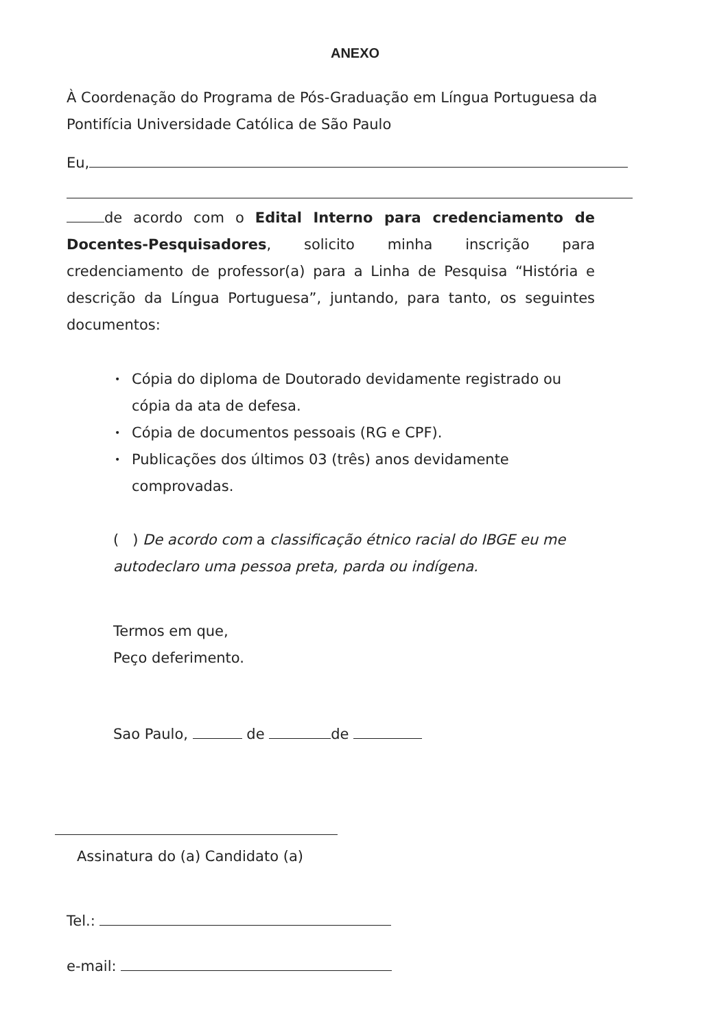ANEXO
À Coordenação do Programa de Pós-Graduação em Língua Portuguesa da Pontifícia Universidade Católica de São Paulo
Eu,
de acordo com o Edital Interno para credenciamento de Docentes-Pesquisadores, solicito minha inscrição para credenciamento de professor(a) para a Linha de Pesquisa “História e descrição da Língua Portuguesa”, juntando, para tanto, os seguintes documentos:
• Cópia do diploma de Doutorado devidamente registrado ou cópia da ata de defesa.
• Cópia de documentos pessoais (RG e CPF).
• Publicações dos últimos 03 (três) anos devidamente
comprovadas.
( ) De acordo com a classificação étnico racial do IBGE eu me autodeclaro uma pessoa preta, parda ou indígena.
Termos em que,
Peço deferimento.
Sao Paulo, de de
Assinatura do (a) Candidato (a)
Tel.:
e-mail: